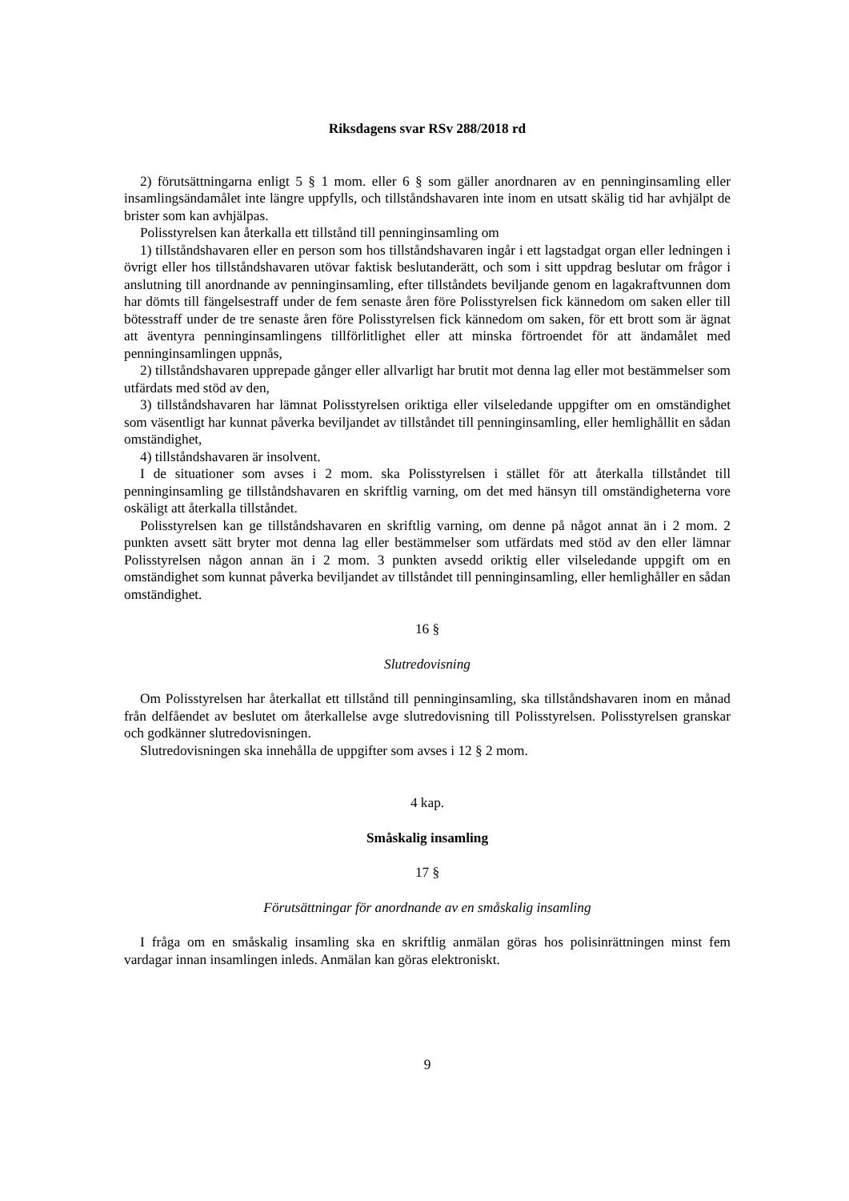Riksdagens svar RSv 288/2018 rd
2) förutsättningarna enligt 5 § 1 mom. eller 6 § som gäller anordnaren av en penninginsamling eller insamlingsändamålet inte längre uppfylls, och tillståndshavaren inte inom en utsatt skälig tid har avhjälpt de brister som kan avhjälpas.
Polisstyrelsen kan återkalla ett tillstånd till penninginsamling om
1) tillståndshavaren eller en person som hos tillståndshavaren ingår i ett lagstadgat organ eller ledningen i övrigt eller hos tillståndshavaren utövar faktisk beslutanderätt, och som i sitt uppdrag beslutar om frågor i anslutning till anordnande av penninginsamling, efter tillståndets beviljande genom en lagakraftvunnen dom har dömts till fängelsestraff under de fem senaste åren före Polisstyrelsen fick kännedom om saken eller till bötesstraff under de tre senaste åren före Polisstyrelsen fick kännedom om saken, för ett brott som är ägnat att äventyra penninginsamlingens tillförlitlighet eller att minska förtroendet för att ändamålet med penninginsamlingen uppnås,
2) tillståndshavaren upprepade gånger eller allvarligt har brutit mot denna lag eller mot bestämmelser som utfärdats med stöd av den,
3) tillståndshavaren har lämnat Polisstyrelsen oriktiga eller vilseledande uppgifter om en omständighet som väsentligt har kunnat påverka beviljandet av tillståndet till penninginsamling, eller hemlighållit en sådan omständighet,
4) tillståndshavaren är insolvent.
I de situationer som avses i 2 mom. ska Polisstyrelsen i stället för att återkalla tillståndet till penninginsamling ge tillståndshavaren en skriftlig varning, om det med hänsyn till omständigheterna vore oskäligt att återkalla tillståndet.
Polisstyrelsen kan ge tillståndshavaren en skriftlig varning, om denne på något annat än i 2 mom. 2 punkten avsett sätt bryter mot denna lag eller bestämmelser som utfärdats med stöd av den eller lämnar Polisstyrelsen någon annan än i 2 mom. 3 punkten avsedd oriktig eller vilseledande uppgift om en omständighet som kunnat påverka beviljandet av tillståndet till penninginsamling, eller hemlighåller en sådan omständighet.
16 §
Slutredovisning
Om Polisstyrelsen har återkallat ett tillstånd till penninginsamling, ska tillståndshavaren inom en månad från delfåendet av beslutet om återkallelse avge slutredovisning till Polisstyrelsen. Polisstyrelsen granskar och godkänner slutredovisningen.
Slutredovisningen ska innehålla de uppgifter som avses i 12 § 2 mom.
4 kap.
Småskalig insamling
17 §
Förutsättningar för anordnande av en småskalig insamling
I fråga om en småskalig insamling ska en skriftlig anmälan göras hos polisinrättningen minst fem vardagar innan insamlingen inleds. Anmälan kan göras elektroniskt.
9